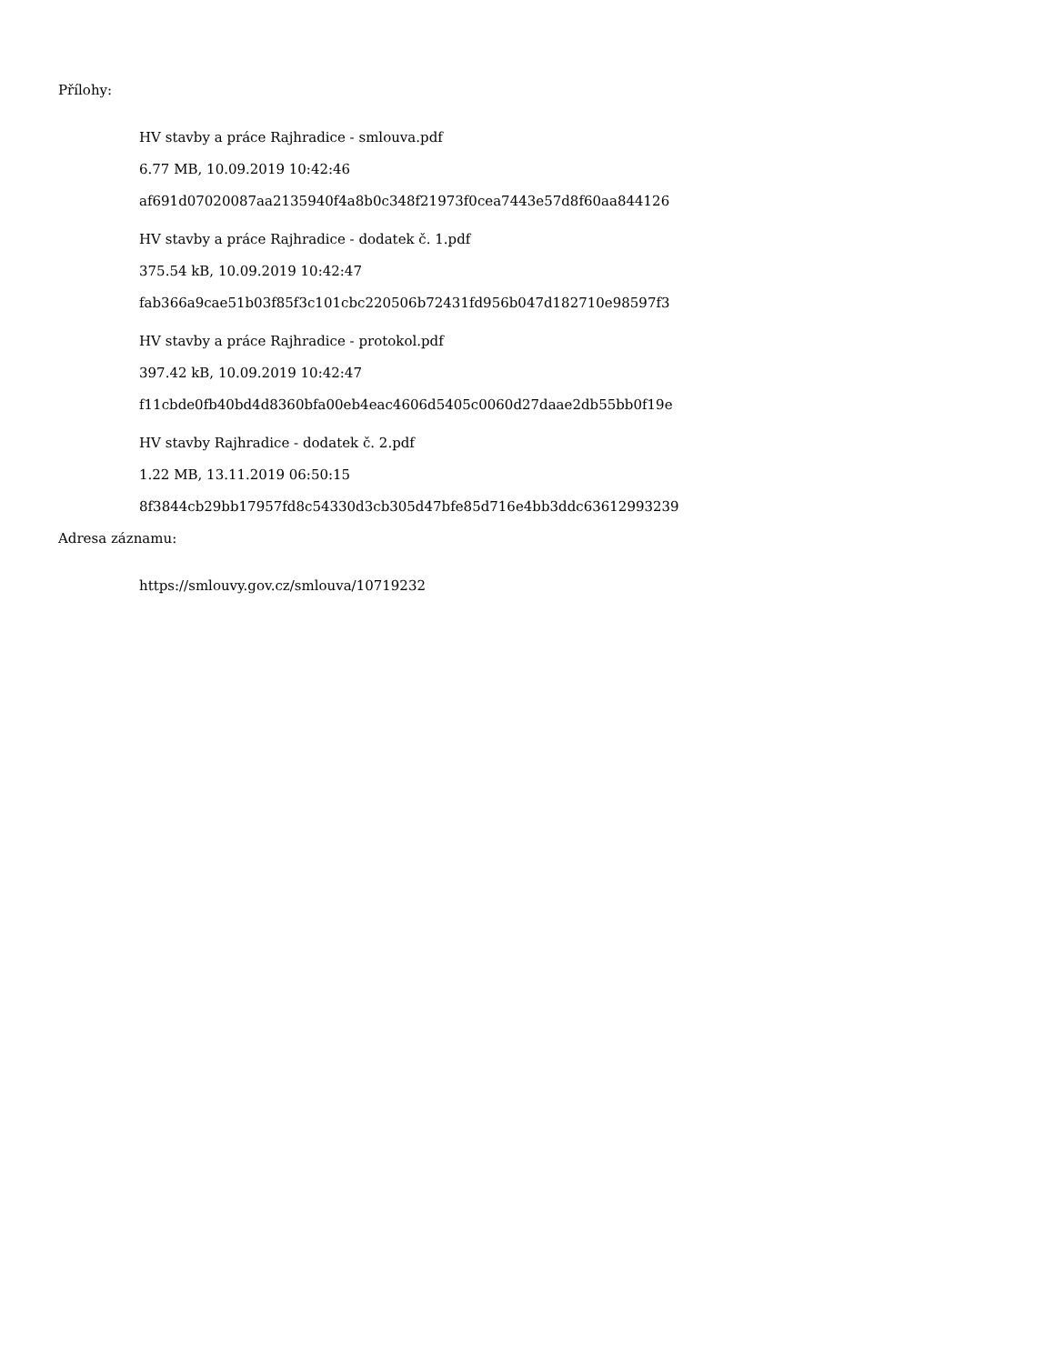Přílohy:
HV stavby a práce Rajhradice - smlouva.pdf
6.77 MB, 10.09.2019 10:42:46
af691d07020087aa2135940f4a8b0c348f21973f0cea7443e57d8f60aa844126
HV stavby a práce Rajhradice - dodatek č. 1.pdf
375.54 kB, 10.09.2019 10:42:47
fab366a9cae51b03f85f3c101cbc220506b72431fd956b047d182710e98597f3
HV stavby a práce Rajhradice - protokol.pdf
397.42 kB, 10.09.2019 10:42:47
f11cbde0fb40bd4d8360bfa00eb4eac4606d5405c0060d27daae2db55bb0f19e
HV stavby Rajhradice - dodatek č. 2.pdf
1.22 MB, 13.11.2019 06:50:15
8f3844cb29bb17957fd8c54330d3cb305d47bfe85d716e4bb3ddc63612993239
Adresa záznamu:
https://smlouvy.gov.cz/smlouva/10719232